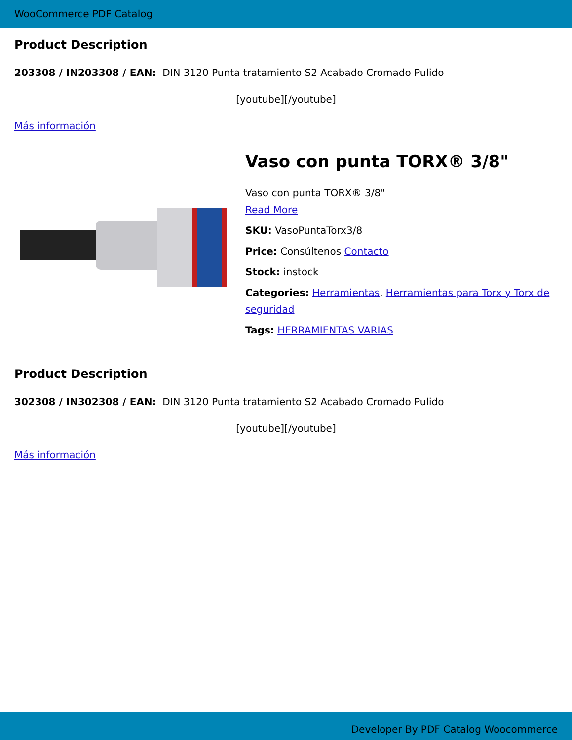WooCommerce PDF Catalog
Product Description
203308 / IN203308 / EAN: DIN 3120 Punta tratamiento S2 Acabado Cromado Pulido
[youtube][/youtube]
Más información
Vaso con punta TORX® 3/8"
Vaso con punta TORX® 3/8"
Read More
SKU: VasoPuntaTorx3/8
Price: Consúltenos Contacto
Stock: instock
Categories: Herramientas, Herramientas para Torx y Torx de seguridad
Tags: HERRAMIENTAS VARIAS
Product Description
302308 / IN302308 / EAN: DIN 3120 Punta tratamiento S2 Acabado Cromado Pulido
[youtube][/youtube]
Más información
Developer By PDF Catalog Woocommerce